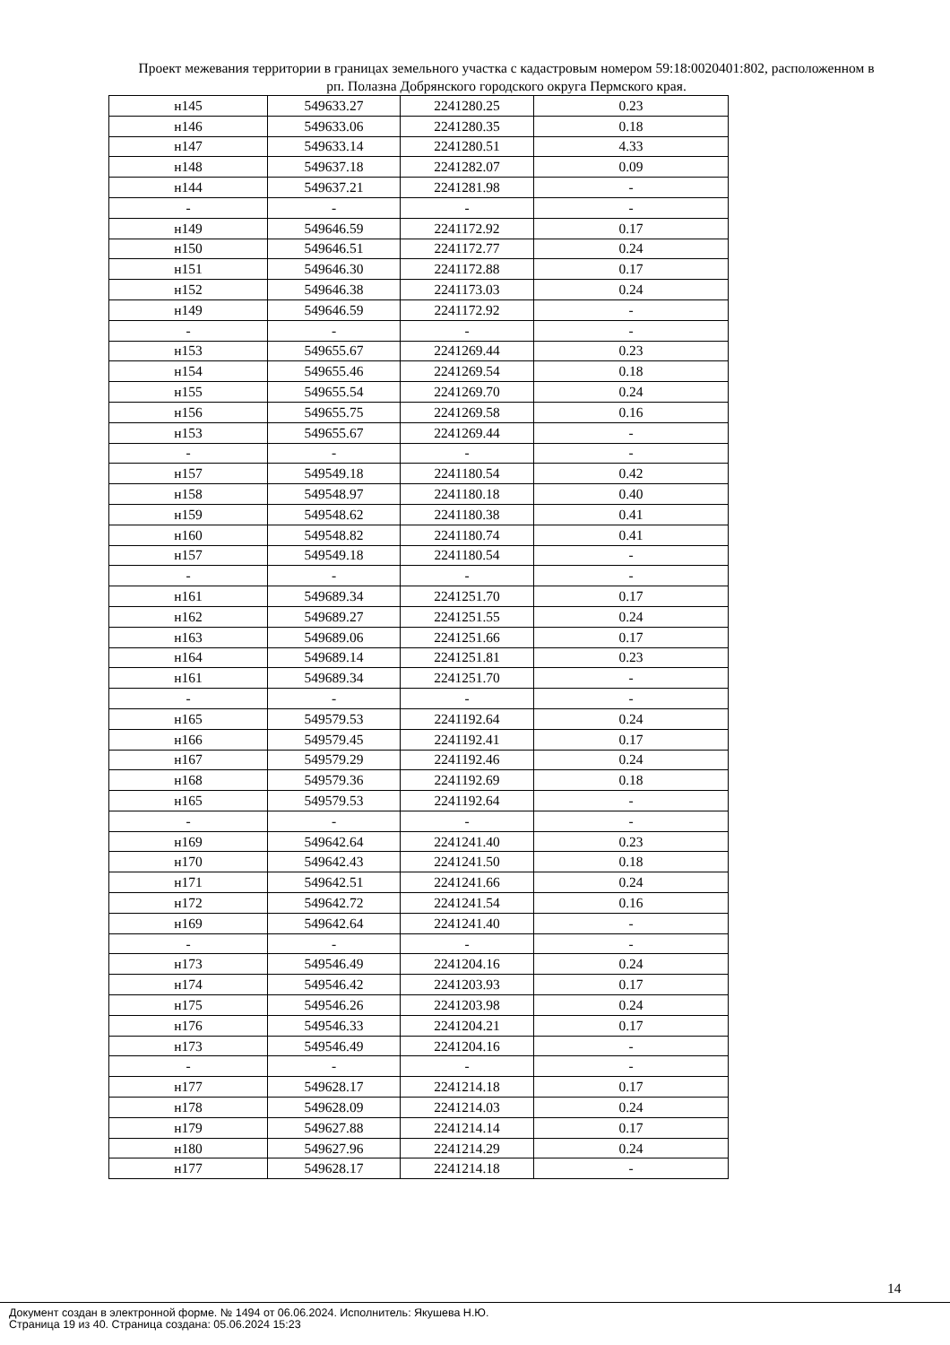Проект межевания территории в границах земельного участка с кадастровым номером 59:18:0020401:802, расположенном в рп. Полазна Добрянского городского округа Пермского края.
| н145 | 549633.27 | 2241280.25 | 0.23 |
| н146 | 549633.06 | 2241280.35 | 0.18 |
| н147 | 549633.14 | 2241280.51 | 4.33 |
| н148 | 549637.18 | 2241282.07 | 0.09 |
| н144 | 549637.21 | 2241281.98 | - |
| - | - | - | - |
| н149 | 549646.59 | 2241172.92 | 0.17 |
| н150 | 549646.51 | 2241172.77 | 0.24 |
| н151 | 549646.30 | 2241172.88 | 0.17 |
| н152 | 549646.38 | 2241173.03 | 0.24 |
| н149 | 549646.59 | 2241172.92 | - |
| - | - | - | - |
| н153 | 549655.67 | 2241269.44 | 0.23 |
| н154 | 549655.46 | 2241269.54 | 0.18 |
| н155 | 549655.54 | 2241269.70 | 0.24 |
| н156 | 549655.75 | 2241269.58 | 0.16 |
| н153 | 549655.67 | 2241269.44 | - |
| - | - | - | - |
| н157 | 549549.18 | 2241180.54 | 0.42 |
| н158 | 549548.97 | 2241180.18 | 0.40 |
| н159 | 549548.62 | 2241180.38 | 0.41 |
| н160 | 549548.82 | 2241180.74 | 0.41 |
| н157 | 549549.18 | 2241180.54 | - |
| - | - | - | - |
| н161 | 549689.34 | 2241251.70 | 0.17 |
| н162 | 549689.27 | 2241251.55 | 0.24 |
| н163 | 549689.06 | 2241251.66 | 0.17 |
| н164 | 549689.14 | 2241251.81 | 0.23 |
| н161 | 549689.34 | 2241251.70 | - |
| - | - | - | - |
| н165 | 549579.53 | 2241192.64 | 0.24 |
| н166 | 549579.45 | 2241192.41 | 0.17 |
| н167 | 549579.29 | 2241192.46 | 0.24 |
| н168 | 549579.36 | 2241192.69 | 0.18 |
| н165 | 549579.53 | 2241192.64 | - |
| - | - | - | - |
| н169 | 549642.64 | 2241241.40 | 0.23 |
| н170 | 549642.43 | 2241241.50 | 0.18 |
| н171 | 549642.51 | 2241241.66 | 0.24 |
| н172 | 549642.72 | 2241241.54 | 0.16 |
| н169 | 549642.64 | 2241241.40 | - |
| - | - | - | - |
| н173 | 549546.49 | 2241204.16 | 0.24 |
| н174 | 549546.42 | 2241203.93 | 0.17 |
| н175 | 549546.26 | 2241203.98 | 0.24 |
| н176 | 549546.33 | 2241204.21 | 0.17 |
| н173 | 549546.49 | 2241204.16 | - |
| - | - | - | - |
| н177 | 549628.17 | 2241214.18 | 0.17 |
| н178 | 549628.09 | 2241214.03 | 0.24 |
| н179 | 549627.88 | 2241214.14 | 0.17 |
| н180 | 549627.96 | 2241214.29 | 0.24 |
| н177 | 549628.17 | 2241214.18 | - |
14
Документ создан в электронной форме. № 1494 от 06.06.2024. Исполнитель: Якушева Н.Ю.
Страница 19 из 40. Страница создана: 05.06.2024 15:23